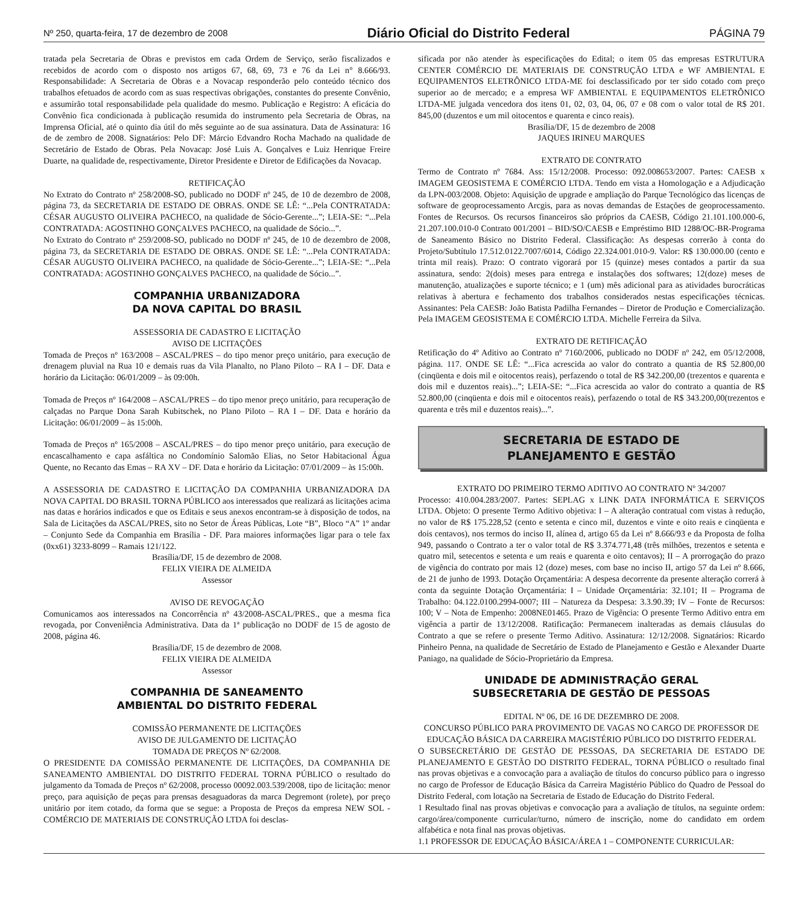Nº 250, quarta-feira, 17 de dezembro de 2008 Diário Oficial do Distrito Federal PÁGINA 79
tratada pela Secretaria de Obras e previstos em cada Ordem de Serviço, serão fiscalizados e recebidos de acordo com o disposto nos artigos 67, 68, 69, 73 e 76 da Lei n° 8.666/93. Responsabilidade: A Secretaria de Obras e a Novacap responderão pelo conteúdo técnico dos trabalhos efetuados de acordo com as suas respectivas obrigações, constantes do presente Convênio, e assumirão total responsabilidade pela qualidade do mesmo. Publicação e Registro: A eficácia do Convênio fica condicionada à publicação resumida do instrumento pela Secretaria de Obras, na Imprensa Oficial, até o quinto dia útil do mês seguinte ao de sua assinatura. Data de Assinatura: 16 de de zembro de 2008. Signatários: Pelo DF: Márcio Edvandro Rocha Machado na qualidade de Secretário de Estado de Obras. Pela Novacap: José Luis A. Gonçalves e Luiz Henrique Freire Duarte, na qualidade de, respectivamente, Diretor Presidente e Diretor de Edificações da Novacap.
RETIFICAÇÃO
No Extrato do Contrato nº 258/2008-SO, publicado no DODF nº 245, de 10 de dezembro de 2008, página 73, da SECRETARIA DE ESTADO DE OBRAS. ONDE SE LÊ: “...Pela CONTRATADA: CÉSAR AUGUSTO OLIVEIRA PACHECO, na qualidade de Sócio-Gerente...”; LEIA-SE: “...Pela CONTRATADA: AGOSTINHO GONÇALVES PACHECO, na qualidade de Sócio...”.
No Extrato do Contrato nº 259/2008-SO, publicado no DODF nº 245, de 10 de dezembro de 2008, página 73, da SECRETARIA DE ESTADO DE OBRAS. ONDE SE LÊ: “...Pela CONTRATADA: CÉSAR AUGUSTO OLIVEIRA PACHECO, na qualidade de Sócio-Gerente...”; LEIA-SE: “...Pela CONTRATADA: AGOSTINHO GONÇALVES PACHECO, na qualidade de Sócio...”.
COMPANHIA URBANIZADORA
DA NOVA CAPITAL DO BRASIL
ASSESSORIA DE CADASTRO E LICITAÇÃO
AVISO DE LICITAÇÕES
Tomada de Preços nº 163/2008 – ASCAL/PRES – do tipo menor preço unitário, para execução de drenagem pluvial na Rua 10 e demais ruas da Vila Planalto, no Plano Piloto – RA I – DF. Data e horário da Licitação: 06/01/2009 – às 09:00h.
Tomada de Preços nº 164/2008 – ASCAL/PRES – do tipo menor preço unitário, para recuperação de calçadas no Parque Dona Sarah Kubitschek, no Plano Piloto – RA I – DF. Data e horário da Licitação: 06/01/2009 – às 15:00h.
Tomada de Preços nº 165/2008 – ASCAL/PRES – do tipo menor preço unitário, para execução de encascalhamento e capa asfáltica no Condomínio Salomão Elias, no Setor Habitacional Água Quente, no Recanto das Emas – RA XV – DF. Data e horário da Licitação: 07/01/2009 – às 15:00h.
A ASSESSORIA DE CADASTRO E LICITAÇÃO DA COMPANHIA URBANIZADORA DA NOVA CAPITAL DO BRASIL TORNA PÚBLICO aos interessados que realizará as licitações acima nas datas e horários indicados e que os Editais e seus anexos encontram-se à disposição de todos, na Sala de Licitações da ASCAL/PRES, sito no Setor de Áreas Públicas, Lote “B”, Bloco “A” 1º andar – Conjunto Sede da Companhia em Brasília - DF. Para maiores informações ligar para o tele fax (0xx61) 3233-8099 – Ramais 121/122.
Brasília/DF, 15 de dezembro de 2008.
FELIX VIEIRA DE ALMEIDA
Assessor
AVISO DE REVOGAÇÃO
Comunicamos aos interessados na Concorrência nº 43/2008-ASCAL/PRES., que a mesma fica revogada, por Conveniência Administrativa. Data da 1ª publicação no DODF de 15 de agosto de 2008, página 46.
Brasília/DF, 15 de dezembro de 2008.
FELIX VIEIRA DE ALMEIDA
Assessor
COMPANHIA DE SANEAMENTO
AMBIENTAL DO DISTRITO FEDERAL
COMISSÃO PERMANENTE DE LICITAÇÕES
AVISO DE JULGAMENTO DE LICITAÇÃO
TOMADA DE PREÇOS Nº 62/2008.
O PRESIDENTE DA COMISSÃO PERMANENTE DE LICITAÇÕES, DA COMPANHIA DE SANEAMENTO AMBIENTAL DO DISTRITO FEDERAL TORNA PÚBLICO o resultado do julgamento da Tomada de Preços nº 62/2008, processo 00092.003.539/2008, tipo de licitação: menor preço, para aquisição de peças para prensas desaguadoras da marca Degremont (rolete), por preço unitário por item cotado, da forma que se segue: a Proposta de Preços da empresa NEW SOL - COMÉRCIO DE MATERIAIS DE CONSTRUÇÃO LTDA foi desclas-
sificada por não atender às especificações do Edital; o item 05 das empresas ESTRUTURA CENTER COMÉRCIO DE MATERIAIS DE CONSTRUÇÃO LTDA e WF AMBIENTAL E EQUIPAMENTOS ELETRÔNICO LTDA-ME foi desclassificado por ter sido cotado com preço superior ao de mercado; e a empresa WF AMBIENTAL E EQUIPAMENTOS ELETRÔNICO LTDA-ME julgada vencedora dos itens 01, 02, 03, 04, 06, 07 e 08 com o valor total de R$ 201. 845,00 (duzentos e um mil oitocentos e quarenta e cinco reais).
Brasília/DF, 15 de dezembro de 2008
JAQUES IRINEU MARQUES
EXTRATO DE CONTRATO
Termo de Contrato nº 7684. Ass: 15/12/2008. Processo: 092.008653/2007. Partes: CAESB x IMAGEM GEOSISTEMA E COMÉRCIO LTDA. Tendo em vista a Homologação e a Adjudicação da LPN-003/2008. Objeto: Aquisição de upgrade e ampliação do Parque Tecnológico das licenças de software de geoprocessamento Arcgis, para as novas demandas de Estações de geoprocessamento. Fontes de Recursos. Os recursos financeiros são próprios da CAESB, Código 21.101.100.000-6, 21.207.100.010-0 Contrato 001/2001 – BID/SO/CAESB e Empréstimo BID 1288/OC-BR-Programa de Saneamento Básico no Distrito Federal. Classificação: As despesas correrão à conta do Projeto/Subtítulo 17.512.0122.7007/6014, Código 22.324.001.010-9. Valor: R$ 130.000.00 (cento e trinta mil reais). Prazo: O contrato vigorará por 15 (quinze) meses contados a partir da sua assinatura, sendo: 2(dois) meses para entrega e instalações dos softwares; 12(doze) meses de manutenção, atualizações e suporte técnico; e 1 (um) mês adicional para as atividades burocráticas relativas à abertura e fechamento dos trabalhos considerados nestas especificações técnicas. Assinantes: Pela CAESB: João Batista Padilha Fernandes – Diretor de Produção e Comercialização. Pela IMAGEM GEOSISTEMA E COMÉRCIO LTDA. Michelle Ferreira da Silva.
EXTRATO DE RETIFICAÇÃO
Retificação do 4º Aditivo ao Contrato nº 7160/2006, publicado no DODF nº 242, em 05/12/2008, página. 117. ONDE SE LÊ: “...Fica acrescida ao valor do contrato a quantia de R$ 52.800,00 (cinqüenta e dois mil e oitocentos reais), perfazendo o total de R$ 342.200,00 (trezentos e quarenta e dois mil e duzentos reais)...”; LEIA-SE: “...Fica acrescida ao valor do contrato a quantia de R$ 52.800,00 (cinqüenta e dois mil e oitocentos reais), perfazendo o total de R$ 343.200,00(trezentos e quarenta e três mil e duzentos reais)...”.
SECRETARIA DE ESTADO DE
PLANEJAMENTO E GESTÃO
EXTRATO DO PRIMEIRO TERMO ADITIVO AO CONTRATO Nº 34/2007
Processo: 410.004.283/2007. Partes: SEPLAG x LINK DATA INFORMÁTICA E SERVIÇOS LTDA. Objeto: O presente Termo Aditivo objetiva: I – A alteração contratual com vistas à redução, no valor de R$ 175.228,52 (cento e setenta e cinco mil, duzentos e vinte e oito reais e cinqüenta e dois centavos), nos termos do inciso II, alínea d, artigo 65 da Lei nº 8.666/93 e da Proposta de folha 949, passando o Contrato a ter o valor total de R$ 3.374.771,48 (três milhões, trezentos e setenta e quatro mil, setecentos e setenta e um reais e quarenta e oito centavos); II – A prorrogação do prazo de vigência do contrato por mais 12 (doze) meses, com base no inciso II, artigo 57 da Lei nº 8.666, de 21 de junho de 1993. Dotação Orçamentária: A despesa decorrente da presente alteração correrá à conta da seguinte Dotação Orçamentária: I – Unidade Orçamentária: 32.101; II – Programa de Trabalho: 04.122.0100.2994-0007; III – Natureza da Despesa: 3.3.90.39; IV – Fonte de Recursos: 100; V – Nota de Empenho: 2008NE01465. Prazo de Vigência: O presente Termo Aditivo entra em vigência a partir de 13/12/2008. Ratificação: Permanecem inalteradas as demais cláusulas do Contrato a que se refere o presente Termo Aditivo. Assinatura: 12/12/2008. Signatários: Ricardo Pinheiro Penna, na qualidade de Secretário de Estado de Planejamento e Gestão e Alexander Duarte Paniago, na qualidade de Sócio-Proprietário da Empresa.
UNIDADE DE ADMINISTRAÇÃO GERAL
SUBSECRETARIA DE GESTÃO DE PESSOAS
EDITAL Nº 06, DE 16 DE DEZEMBRO DE 2008.
CONCURSO PÚBLICO PARA PROVIMENTO DE VAGAS NO CARGO DE PROFESSOR DE EDUCAÇÃO BÁSICA DA CARREIRA MAGISTÉRIO PÚBLICO DO DISTRITO FEDERAL
O SUBSECRETÁRIO DE GESTÃO DE PESSOAS, DA SECRETARIA DE ESTADO DE PLANEJAMENTO E GESTÃO DO DISTRITO FEDERAL, TORNA PÚBLICO o resultado final nas provas objetivas e a convocação para a avaliação de títulos do concurso público para o ingresso no cargo de Professor de Educação Básica da Carreira Magistério Público do Quadro de Pessoal do Distrito Federal, com lotação na Secretaria de Estado de Educação do Distrito Federal.
1 Resultado final nas provas objetivas e convocação para a avaliação de títulos, na seguinte ordem: cargo/área/componente curricular/turno, número de inscrição, nome do candidato em ordem alfabética e nota final nas provas objetivas.
1.1 PROFESSOR DE EDUCAÇÃO BÁSICA/ÁREA 1 – COMPONENTE CURRICULAR: